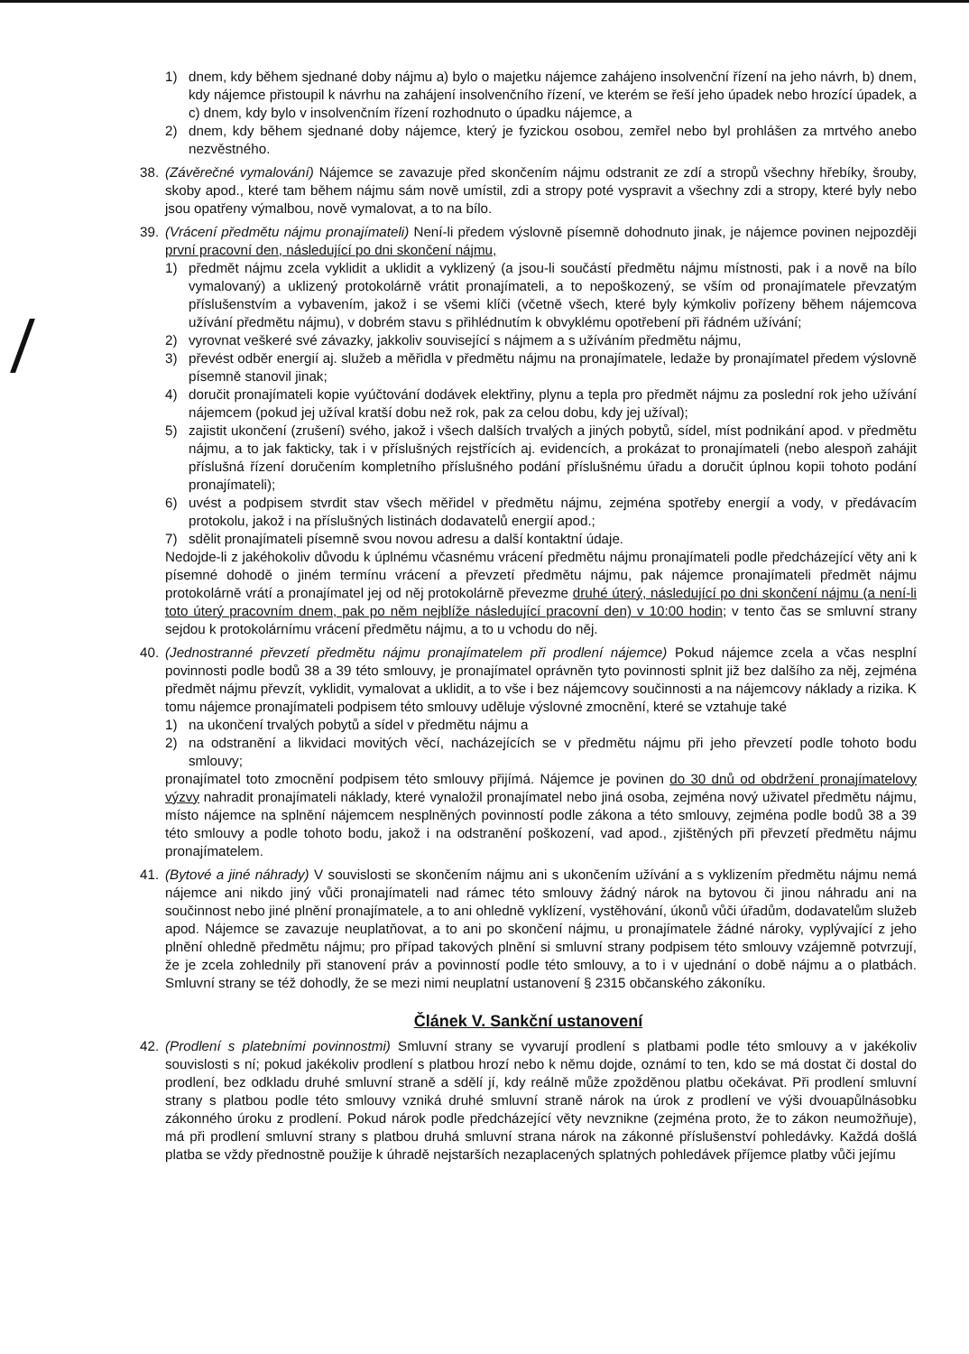1) dnem, kdy během sjednané doby nájmu a) bylo o majetku nájemce zahájeno insolvenční řízení na jeho návrh, b) dnem, kdy nájemce přistoupil k návrhu na zahájení insolvenčního řízení, ve kterém se řeší jeho úpadek nebo hrozící úpadek, a c) dnem, kdy bylo v insolvenčním řízení rozhodnuto o úpadku nájemce, a
2) dnem, kdy během sjednané doby nájemce, který je fyzickou osobou, zemřel nebo byl prohlášen za mrtvého anebo nezvěstného.
38. (Závěrečné vymalování) Nájemce se zavazuje před skončením nájmu odstranit ze zdí a stropů všechny hřebíky, šrouby, skoby apod., které tam během nájmu sám nově umístil, zdi a stropy poté vyspravit a všechny zdi a stropy, které byly nebo jsou opatřeny výmalbou, nově vymalovat, a to na bílo.
39. (Vrácení předmětu nájmu pronajímateli) Není-li předem výslovně písemně dohodnuto jinak, je nájemce povinen nejpozději první pracovní den, následující po dni skončení nájmu,
1) předmět nájmu zcela vyklidit a uklidit a vyklizený (a jsou-li součástí předmětu nájmu místnosti, pak i a nově na bílo vymalovaný) a uklizený protokolárně vrátit pronajímateli, a to nepoškozený, se vším od pronajímatele převzatým příslušenstvím a vybavením, jakož i se všemi klíči (včetně všech, které byly kýmkoliv pořízeny během nájemcova užívání předmětu nájmu), v dobrém stavu s přihlédnutím k obvyklému opotřebení při řádném užívání;
2) vyrovnat veškeré své závazky, jakkoliv související s nájmem a s užíváním předmětu nájmu,
3) převést odběr energií aj. služeb a měřidla v předmětu nájmu na pronajímatele, ledaže by pronajímatel předem výslovně písemně stanovil jinak;
4) doručit pronajímateli kopie vyúčtování dodávek elektřiny, plynu a tepla pro předmět nájmu za poslední rok jeho užívání nájemcem (pokud jej užíval kratší dobu než rok, pak za celou dobu, kdy jej užíval);
5) zajistit ukončení (zrušení) svého, jakož i všech dalších trvalých a jiných pobytů, sídel, míst podnikání apod. v předmětu nájmu, a to jak fakticky, tak i v příslušných rejstřících aj. evidencích, a prokázat to pronajímateli (nebo alespoň zahájit příslušná řízení doručením kompletního příslušného podání příslušnému úřadu a doručit úplnou kopii tohoto podání pronajímateli);
6) uvést a podpisem stvrdit stav všech měřidel v předmětu nájmu, zejména spotřeby energií a vody, v předávacím protokolu, jakož i na příslušných listinách dodavatelů energií apod.;
7) sdělit pronajímateli písemně svou novou adresu a další kontaktní údaje.
Nedojde-li z jakéhokoliv důvodu k úplnému včasnému vrácení předmětu nájmu pronajímateli podle předcházející věty ani k písemné dohodě o jiném termínu vrácení a převzetí předmětu nájmu, pak nájemce pronajímateli předmět nájmu protokolárně vrátí a pronajímatel jej od něj protokolárně převezme druhé úterý, následující po dni skončení nájmu (a není-li toto úterý pracovním dnem, pak po něm nejblíže následující pracovní den) v 10:00 hodin; v tento čas se smluvní strany sejdou k protokolárnímu vrácení předmětu nájmu, a to u vchodu do něj.
40. (Jednostranné převzetí předmětu nájmu pronajímatelem při prodlení nájemce) Pokud nájemce zcela a včas nesplní povinnosti podle bodů 38 a 39 této smlouvy, je pronajímatel oprávněn tyto povinnosti splnit již bez dalšího za něj, zejména předmět nájmu převzít, vyklidit, vymalovat a uklidit, a to vše i bez nájemcovy součinnosti a na nájemcovy náklady a rizika. K tomu nájemce pronajímateli podpisem této smlouvy uděluje výslovné zmocnění, které se vztahuje také
1) na ukončení trvalých pobytů a sídel v předmětu nájmu a
2) na odstranění a likvidaci movitých věcí, nacházejících se v předmětu nájmu při jeho převzetí podle tohoto bodu smlouvy;
pronajímatel toto zmocnění podpisem této smlouvy přijímá. Nájemce je povinen do 30 dnů od obdržení pronajímatelovy výzvy nahradit pronajímateli náklady, které vynaložil pronajímatel nebo jiná osoba, zejména nový uživatel předmětu nájmu, místo nájemce na splnění nájemcem nesplněných povinností podle zákona a této smlouvy, zejména podle bodů 38 a 39 této smlouvy a podle tohoto bodu, jakož i na odstranění poškození, vad apod., zjištěných při převzetí předmětu nájmu pronajímatelem.
41. (Bytové a jiné náhrady) V souvislosti se skončením nájmu ani s ukončením užívání a s vyklizením předmětu nájmu nemá nájemce ani nikdo jiný vůči pronajímateli nad rámec této smlouvy žádný nárok na bytovou či jinou náhradu ani na součinnost nebo jiné plnění pronajímatele, a to ani ohledně vyklízení, vystěhování, úkonů vůči úřadům, dodavatelům služeb apod. Nájemce se zavazuje neuplatňovat, a to ani po skončení nájmu, u pronajímatele žádné nároky, vyplývající z jeho plnění ohledně předmětu nájmu; pro případ takových plnění si smluvní strany podpisem této smlouvy vzájemně potvrzují, že je zcela zohlednily při stanovení práv a povinností podle této smlouvy, a to i v ujednání o době nájmu a o platbách. Smluvní strany se též dohodly, že se mezi nimi neuplatní ustanovení § 2315 občanského zákoníku.
Článek V. Sankční ustanovení
42. (Prodlení s platebními povinnostmi) Smluvní strany se vyvarují prodlení s platbami podle této smlouvy a v jakékoliv souvislosti s ní; pokud jakékoliv prodlení s platbou hrozí nebo k němu dojde, oznámí to ten, kdo se má dostat či dostal do prodlení, bez odkladu druhé smluvní straně a sdělí jí, kdy reálně může zpožděnou platbu očekávat. Při prodlení smluvní strany s platbou podle této smlouvy vzniká druhé smluvní straně nárok na úrok z prodlení ve výši dvouapůlnásobku zákonného úroku z prodlení. Pokud nárok podle předcházející věty nevznikne (zejména proto, že to zákon neumožňuje), má při prodlení smluvní strany s platbou druhá smluvní strana nárok na zákonné příslušenství pohledávky. Každá došlá platba se vždy přednostně použije k úhradě nejstarších nezaplacených splatných pohledávek příjemce platby vůči jejímu